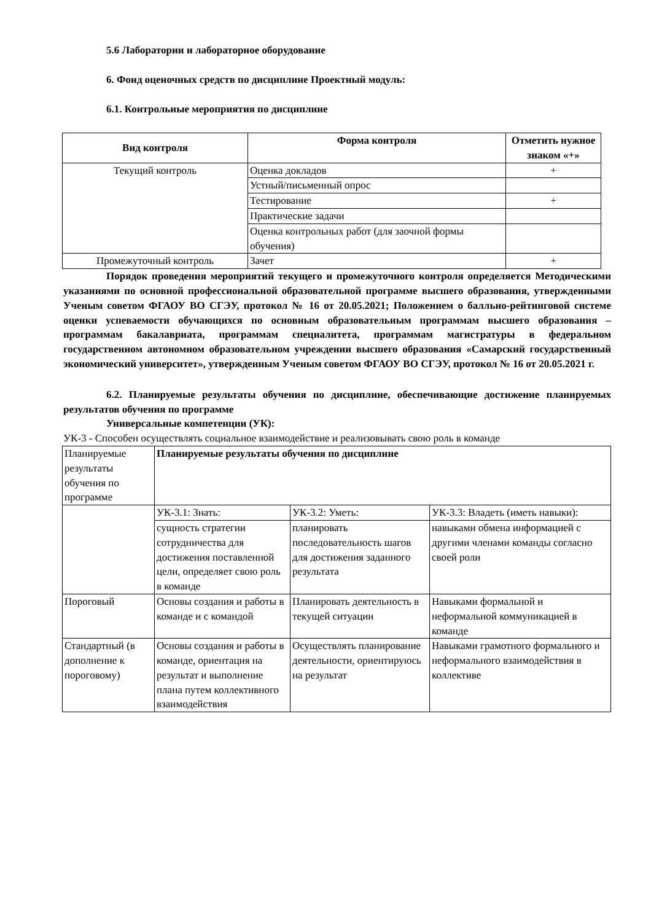5.6 Лаборатории и лабораторное оборудование
6. Фонд оценочных средств по дисциплине Проектный модуль:
6.1. Контрольные мероприятия по дисциплине
| Вид контроля | Форма контроля | Отметить нужное знаком «+» |
| --- | --- | --- |
| Текущий контроль | Оценка докладов | + |
| | Устный/письменный опрос | |
| | Тестирование | + |
| | Практические задачи | |
| | Оценка контрольных работ (для заочной формы обучения) | |
| Промежуточный контроль | Зачет | + |
Порядок проведения мероприятий текущего и промежуточного контроля определяется Методическими указаниями по основной профессиональной образовательной программе высшего образования, утвержденными Ученым советом ФГАОУ ВО СГЭУ, протокол № 16 от 20.05.2021; Положением о балльно-рейтинговой системе оценки успеваемости обучающихся по основным образовательным программам высшего образования – программам бакалавриата, программам специалитета, программам магистратуры в федеральном государственном автономном образовательном учреждении высшего образования «Самарский государственный экономический университет», утвержденным Ученым советом ФГАОУ ВО СГЭУ, протокол № 16 от 20.05.2021 г.
6.2. Планируемые результаты обучения по дисциплине, обеспечивающие достижение планируемых результатов обучения по программе
Универсальные компетенции (УК):
УК-3 - Способен осуществлять социальное взаимодействие и реализовывать свою роль в команде
| Планируемые результаты обучения по программе | Планируемые результаты обучения по дисциплине | | |
| | УК-3.1: Знать: | УК-3.2: Уметь: | УК-3.3: Владеть (иметь навыки): |
| | сущность стратегии сотрудничества для достижения поставленной цели, определяет свою роль в команде | планировать последовательность шагов для достижения заданного результата | навыками обмена информацией с другими членами команды согласно своей роли |
| Пороговый | Основы создания и работы в команде и с командой | Планировать деятельность в текущей ситуации | Навыками формальной и неформальной коммуникацией в команде |
| Стандартный (в дополнение к пороговому) | Основы создания и работы в команде, ориентация на результат и выполнение плана путем коллективного взаимодействия | Осуществлять планирование деятельности, ориентируюсь на результат | Навыками грамотного формального и неформального взаимодействия в коллективе |